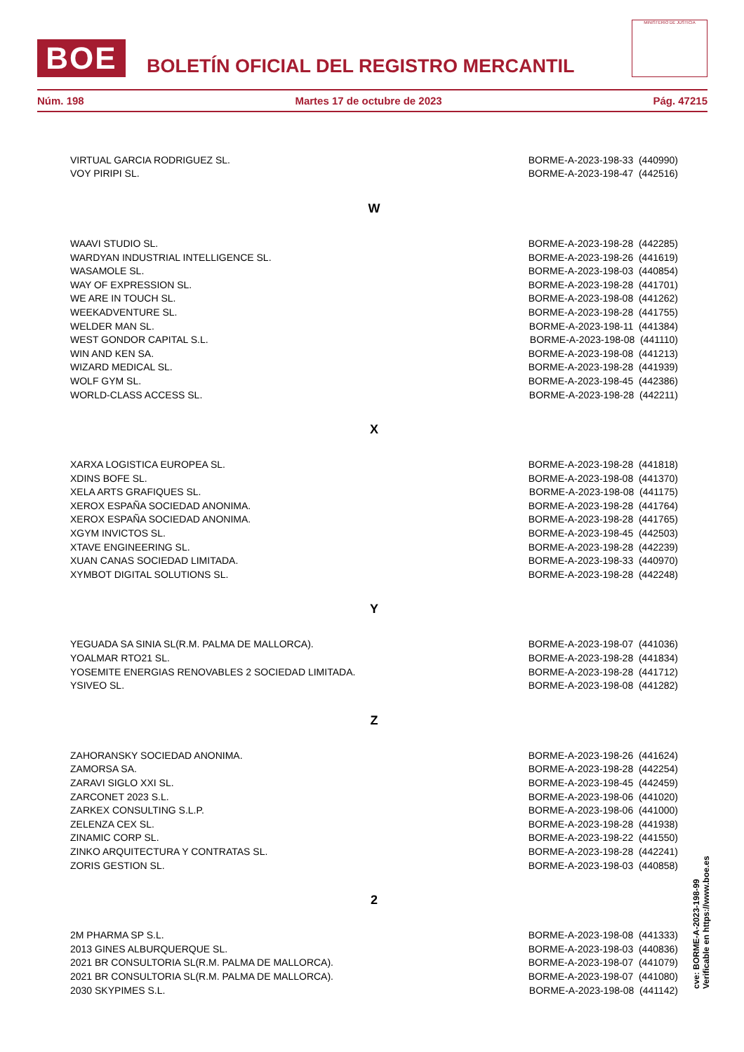BOE
BOLETÍN OFICIAL DEL REGISTRO MERCANTIL
MINISTERIO DE JUSTICIA
Núm. 198 Martes 17 de octubre de 2023 Pág. 47215
| VIRTUAL GARCIA RODRIGUEZ SL. | BORME-A-2023-198-33 (440990) |
| VOY PIRIPI SL. | BORME-A-2023-198-47 (442516) |
| W | |
| WAAVI STUDIO SL. | BORME-A-2023-198-28 (442285) |
| WARDYAN INDUSTRIAL INTELLIGENCE SL. | BORME-A-2023-198-26 (441619) |
| WASAMOLE SL. | BORME-A-2023-198-03 (440854) |
| WAY OF EXPRESSION SL. | BORME-A-2023-198-28 (441701) |
| WE ARE IN TOUCH SL. | BORME-A-2023-198-08 (441262) |
| WEEKADVENTURE SL. | BORME-A-2023-198-28 (441755) |
| WELDER MAN SL. | BORME-A-2023-198-11 (441384) |
| WEST GONDOR CAPITAL S.L. | BORME-A-2023-198-08 (441110) |
| WIN AND KEN SA. | BORME-A-2023-198-08 (441213) |
| WIZARD MEDICAL SL. | BORME-A-2023-198-28 (441939) |
| WOLF GYM SL. | BORME-A-2023-198-45 (442386) |
| WORLD-CLASS ACCESS SL. | BORME-A-2023-198-28 (442211) |
| X | |
| XARXA LOGISTICA EUROPEA SL. | BORME-A-2023-198-28 (441818) |
| XDINS BOFE SL. | BORME-A-2023-198-08 (441370) |
| XELA ARTS GRAFIQUES SL. | BORME-A-2023-198-08 (441175) |
| XEROX ESPAÑA SOCIEDAD ANONIMA. | BORME-A-2023-198-28 (441764) |
| XEROX ESPAÑA SOCIEDAD ANONIMA. | BORME-A-2023-198-28 (441765) |
| XGYM INVICTOS SL. | BORME-A-2023-198-45 (442503) |
| XTAVE ENGINEERING SL. | BORME-A-2023-198-28 (442239) |
| XUAN CANAS SOCIEDAD LIMITADA. | BORME-A-2023-198-33 (440970) |
| XYMBOT DIGITAL SOLUTIONS SL. | BORME-A-2023-198-28 (442248) |
| Y | |
| YEGUADA SA SINIA SL(R.M. PALMA DE MALLORCA). | BORME-A-2023-198-07 (441036) |
| YOALMAR RTO21 SL. | BORME-A-2023-198-28 (441834) |
| YOSEMITE ENERGIAS RENOVABLES 2 SOCIEDAD LIMITADA. | BORME-A-2023-198-28 (441712) |
| YSIVEO SL. | BORME-A-2023-198-08 (441282) |
| Z | |
| ZAHORANSKY SOCIEDAD ANONIMA. | BORME-A-2023-198-26 (441624) |
| ZAMORSA SA. | BORME-A-2023-198-28 (442254) |
| ZARAVI SIGLO XXI SL. | BORME-A-2023-198-45 (442459) |
| ZARCONET 2023 S.L. | BORME-A-2023-198-06 (441020) |
| ZARKEX CONSULTING S.L.P. | BORME-A-2023-198-06 (441000) |
| ZELENZA CEX SL. | BORME-A-2023-198-28 (441938) |
| ZINAMIC CORP SL. | BORME-A-2023-198-22 (441550) |
| ZINKO ARQUITECTURA Y CONTRATAS SL. | BORME-A-2023-198-28 (442241) |
| ZORIS GESTION SL. | BORME-A-2023-198-03 (440858) |
| 2 | |
| 2M PHARMA SP S.L. | BORME-A-2023-198-08 (441333) |
| 2013 GINES ALBURQUERQUE SL. | BORME-A-2023-198-03 (440836) |
| 2021 BR CONSULTORIA SL(R.M. PALMA DE MALLORCA). | BORME-A-2023-198-07 (441079) |
| 2021 BR CONSULTORIA SL(R.M. PALMA DE MALLORCA). | BORME-A-2023-198-07 (441080) |
| 2030 SKYPIMES S.L. | BORME-A-2023-198-08 (441142) |
cve: BORME-A-2023-198-99
Verificable en https://www.boe.es